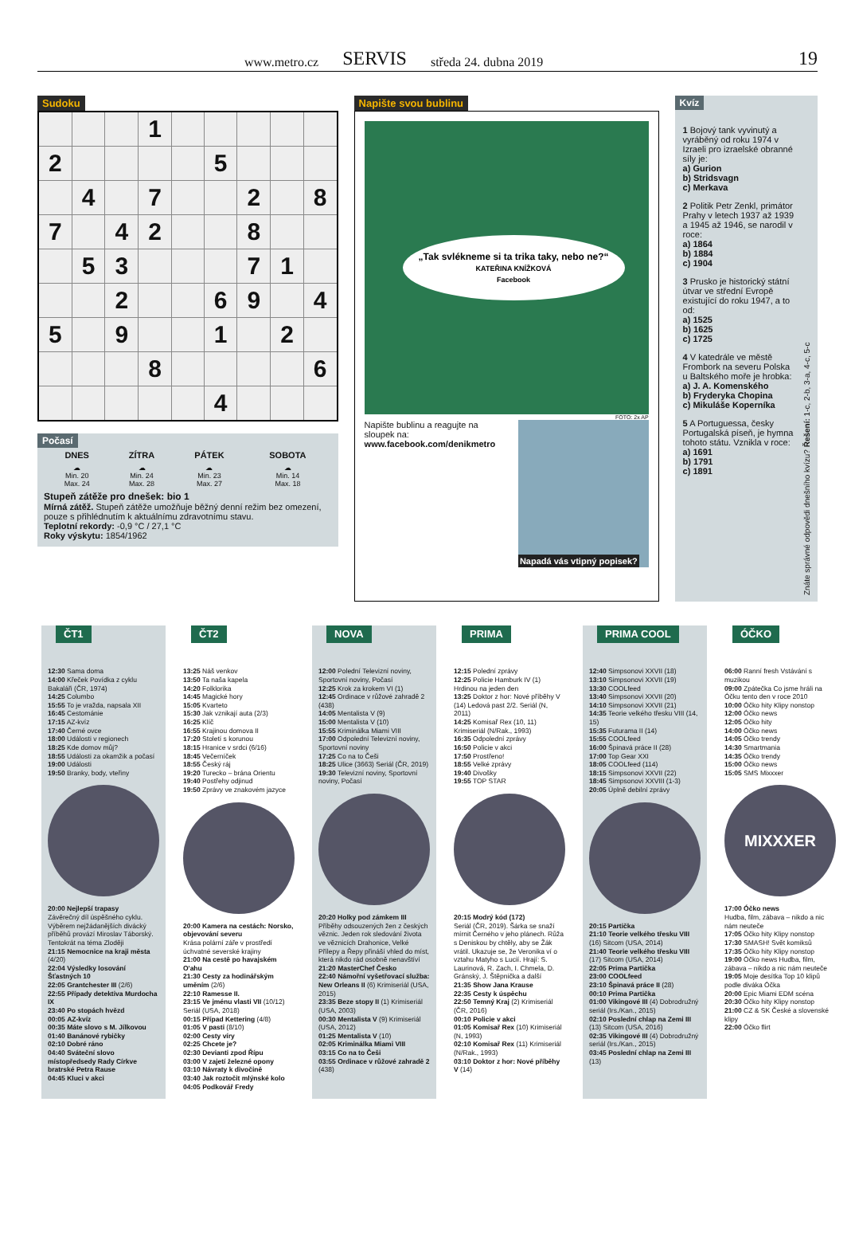www.metro.cz SERVIS středa 24. dubna 2019 19
Sudoku
| | | | 1 | | | | | |
| 2 | | | | | 5 | | | |
| | 4 | | 7 | | | 2 | | 8 |
| 7 | | 4 | 2 | | | 8 | | |
| | 5 | 3 | | | | 7 | 1 | |
| | | 2 | | | 6 | 9 | | 4 |
| 5 | | 9 | | | 1 | | 2 | |
| | | | 8 | | | | | 6 |
| | | | | | 4 | | | |
Počasí
| DNES | ZÍTRA | PÁTEK | SOBOTA |
| --- | --- | --- | --- |
| ☁ Min. 20 Max. 24 | ☁ Min. 24 Max. 28 | ☁ Min. 23 Max. 27 | ☁ Min. 14 Max. 18 |
Stupeň zátěže pro dnešek: bio 1
Mírná zátěž. Stupeň zátěže umožňuje běžný denní režim bez omezení, pouze s přihlédnutím k aktuálnímu zdravotnímu stavu.
Teplotní rekordy: -0,9 °C / 27,1 °C
Roky výskytu: 1854/1962
Napište svou bublinu
„Tak svlékneme si ta trika taky, nebo ne?“
KATEŘINA KNÍŽKOVÁ
Facebook
FOTO: 2x AP
Napište bublinu a reagujte na sloupek na:
www.facebook.com/denikmetro
Napadá vás vtipný popisek?
Kvíz
1 Bojový tank vyvinutý a vyráběný od roku 1974 v Izraeli pro izraelské obranné síly je:
a) Gurion
b) Stridsvagn
c) Merkava
2 Politik Petr Zenkl, primátor Prahy v letech 1937 až 1939 a 1945 až 1946, se narodil v roce:
a) 1864
b) 1884
c) 1904
3 Prusko je historický státní útvar ve střední Evropě existující do roku 1947, a to od:
a) 1525
b) 1625
c) 1725
4 V katedrále ve městě Frombork na severu Polska u Baltského moře je hrobka:
a) J. A. Komenského
b) Fryderyka Chopina
c) Mikuláše Koperníka
5 A Portuguessa, česky Portugalská píseň, je hymna tohoto státu. Vznikla v roce:
a) 1691
b) 1791
c) 1891
Znáte správné odpovědi dnešního kvízu? Řešení: 1-c, 2-b, 3-a, 4-c, 5-c
ČT1
12:30 Sama doma
14:00 Křeček Povídka z cyklu Bakaláři (ČR, 1974)
14:25 Columbo
15:55 To je vražda, napsala XII
16:45 Cestománie
17:15 AZ-kvíz
17:40 Černé ovce
18:00 Události v regionech
18:25 Kde domov můj?
18:55 Události za okamžik a počasí
19:00 Události
19:50 Branky, body, vteřiny
20:00 Nejlepší trapasy
Závěrečný díl úspěšného cyklu. Výběrem nejžádanějších divácký příběhů provází Miroslav Táborský. Tentokrát na téma Zloději
21:15 Nemocnice na kraji města (4/20)
22:04 Výsledky losování Šťastných 10
22:05 Grantchester III (2/6)
22:55 Případy detektiva Murdocha IX
23:40 Po stopách hvězd
00:05 AZ-kvíz
00:35 Máte slovo s M. Jílkovou
01:40 Banánové rybičky
02:10 Dobré ráno
04:40 Sváteční slovo místopředsedy Rady Církve bratrské Petra Rause
04:45 Kluci v akci
ČT2
13:25 Náš venkov
13:50 Ta naša kapela
14:20 Folklorika
14:45 Magické hory
15:05 Kvarteto
15:30 Jak vznikají auta (2/3)
16:25 Klíč
16:55 Krajinou domova II
17:20 Století s korunou
18:15 Hranice v srdci (6/16)
18:45 Večerníček
18:55 Český ráj
19:20 Turecko – brána Orientu
19:40 Postřehy odjinud
19:50 Zprávy ve znakovém jazyce
20:00 Kamera na cestách: Norsko, objevování severu
Krása polární záře v prostředí úchvatné severské krajiny
21:00 Na cestě po havajském O'ahu
21:30 Cesty za hodinářským uměním (2/6)
22:10 Ramesse II.
23:15 Ve jménu vlasti VII (10/12) Seriál (USA, 2018)
00:15 Případ Kettering (4/8)
01:05 V pasti (8/10)
02:00 Cesty víry
02:25 Chcete je?
02:30 Devianti zpod Řípu
03:00 V zajetí železné opony
03:10 Návraty k divočině
03:40 Jak roztočit mlýnské kolo
04:05 Podkovář Fredy
NOVA
12:00 Polední Televizní noviny, Sportovní noviny, Počasí
12:25 Krok za krokem VI (1)
12:45 Ordinace v růžové zahradě 2 (438)
14:05 Mentalista V (9)
15:00 Mentalista V (10)
15:55 Kriminálka Miami VIII
17:00 Odpolední Televizní noviny, Sportovní noviny
17:25 Co na to Češi
18:25 Ulice (3663) Seriál (ČR, 2019)
19:30 Televizní noviny, Sportovní noviny, Počasí
20:20 Holky pod zámkem III
Příběhy odsouzených žen z českých věznic. Jeden rok sledování života ve věznicích Drahonice, Velké Přílepy a Řepy přináší vhled do míst, která nikdo rád osobně nenavštíví
21:20 MasterChef Česko
22:40 Námořní vyšetřovací služba: New Orleans II (6) Krimiseriál (USA, 2015)
23:35 Beze stopy II (1) Krimiseriál (USA, 2003)
00:30 Mentalista V (9) Krimiseriál (USA, 2012)
01:25 Mentalista V (10)
02:05 Kriminálka Miami VIII
03:15 Co na to Češi
03:55 Ordinace v růžové zahradě 2 (438)
PRIMA
12:15 Polední zprávy
12:25 Policie Hamburk IV (1) Hrdinou na jeden den
13:25 Doktor z hor: Nové příběhy V (14) Ledová past 2/2. Seriál (N, 2011)
14:25 Komisař Rex (10, 11) Krimiseriál (N/Rak., 1993)
16:35 Odpolední zprávy
16:50 Policie v akci
17:50 Prostřeno!
18:55 Velké zprávy
19:40 Divošky
19:55 TOP STAR
20:15 Modrý kód (172)
Seriál (ČR, 2019). Šárka se snaží mírnit Černého v jeho plánech. Růža s Deniskou by chtěly, aby se Žák vrátil. Ukazuje se, že Veronika ví o vztahu Matyho s Lucií. Hrají: S. Laurinová, R. Zach, I. Chmela, D. Gránský, J. Štěpnička a další
21:35 Show Jana Krause
22:35 Cesty k úspěchu
22:50 Temný Kraj (2) Krimiseriál (ČR, 2016)
00:10 Policie v akci
01:05 Komisař Rex (10) Krimiseriál (N, 1993)
02:10 Komisař Rex (11) Krimiseriál (N/Rak., 1993)
03:10 Doktor z hor: Nové příběhy V (14)
PRIMA COOL
12:40 Simpsonovi XXVII (18)
13:10 Simpsonovi XXVII (19)
13:30 COOLfeed
13:40 Simpsonovi XXVII (20)
14:10 Simpsonovi XXVII (21)
14:35 Teorie velkého třesku VIII (14, 15)
15:35 Futurama II (14)
15:55 COOLfeed
16:00 Špinavá práce II (28)
17:00 Top Gear XXI
18:05 COOLfeed (114)
18:15 Simpsonovi XXVII (22)
18:45 Simpsonovi XXVIII (1-3)
20:05 Úplně debilní zprávy
20:15 Partička
21:10 Teorie velkého třesku VIII (16) Sitcom (USA, 2014)
21:40 Teorie velkého třesku VIII (17) Sitcom (USA, 2014)
22:05 Prima Partička
23:00 COOLfeed
23:10 Špinavá práce II (28)
00:10 Prima Partička
01:00 Vikingové III (4) Dobrodružný seriál (Irs./Kan., 2015)
02:10 Poslední chlap na Zemi III (13) Sitcom (USA, 2016)
02:35 Vikingové III (4) Dobrodružný seriál (Irs./Kan., 2015)
03:45 Poslední chlap na Zemi III (13)
ÓČKO
06:00 Ranní fresh Vstávání s muzikou
09:00 Zpátečka Co jsme hráli na Óčku tento den v roce 2010
10:00 Óčko hity Klipy nonstop
12:00 Óčko news
12:05 Óčko hity
14:00 Óčko news
14:05 Óčko trendy
14:30 Smartmania
14:35 Óčko trendy
15:00 Óčko news
15:05 SMS Mixxxer
MIXXXER
17:00 Óčko news
Hudba, film, zábava – nikdo a nic nám neuteče
17:05 Óčko hity Klipy nonstop
17:30 SMASH! Svět komiksů
17:35 Óčko hity Klipy nonstop
19:00 Óčko news Hudba, film, zábava – nikdo a nic nám neuteče
19:05 Moje desítka Top 10 klipů podle diváka Óčka
20:00 Epic Miami EDM scéna
20:30 Óčko hity Klipy nonstop
21:00 CZ & SK České a slovenské klipy
22:00 Óčko flirt